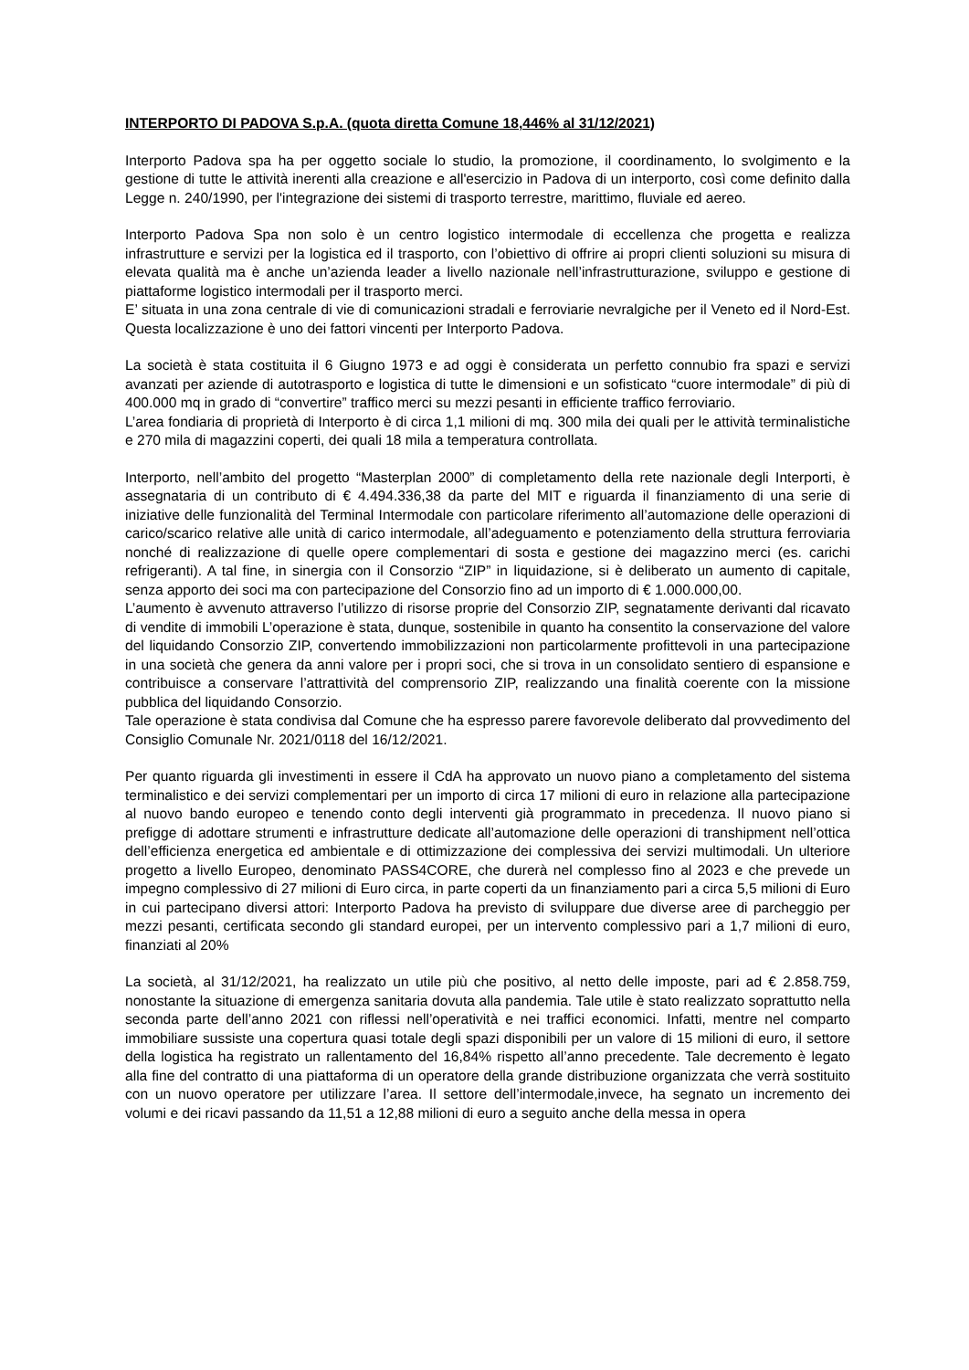INTERPORTO DI PADOVA S.p.A. (quota diretta Comune 18,446% al 31/12/2021)
Interporto Padova spa ha per oggetto sociale lo studio, la promozione, il coordinamento, lo svolgimento e la gestione di tutte le attività inerenti alla creazione e all'esercizio in Padova di un interporto, così come definito dalla Legge n. 240/1990, per l'integrazione dei sistemi di trasporto terrestre, marittimo, fluviale ed aereo.
Interporto Padova Spa non solo è un centro logistico intermodale di eccellenza che progetta e realizza infrastrutture e servizi per la logistica ed il trasporto, con l’obiettivo di offrire ai propri clienti soluzioni su misura di elevata qualità ma è anche un’azienda leader a livello nazionale nell’infrastrutturazione, sviluppo e gestione di piattaforme logistico intermodali per il trasporto merci.
E’ situata in una zona centrale di vie di comunicazioni stradali e ferroviarie nevralgiche per il Veneto ed il Nord-Est. Questa localizzazione è uno dei fattori vincenti per Interporto Padova.
La società è stata costituita il 6 Giugno 1973 e ad oggi è considerata un perfetto connubio fra spazi e servizi avanzati per aziende di autotrasporto e logistica di tutte le dimensioni e un sofisticato “cuore intermodale” di più di 400.000 mq in grado di “convertire” traffico merci su mezzi pesanti in efficiente traffico ferroviario.
L’area fondiaria di proprietà di Interporto è di circa 1,1 milioni di mq. 300 mila dei quali per le attività terminalistiche e 270 mila di magazzini coperti, dei quali 18 mila a temperatura controllata.
Interporto, nell’ambito del progetto “Masterplan 2000” di completamento della rete nazionale degli Interporti, è assegnataria di un contributo di € 4.494.336,38 da parte del MIT e riguarda il finanziamento di una serie di iniziative delle funzionalità del Terminal Intermodale con particolare riferimento all’automazione delle operazioni di carico/scarico relative alle unità di carico intermodale, all’adeguamento e potenziamento della struttura ferroviaria nonché di realizzazione di quelle opere complementari di sosta e gestione dei magazzino merci (es. carichi refrigeranti). A tal fine, in sinergia con il Consorzio “ZIP” in liquidazione, si è deliberato un aumento di capitale, senza apporto dei soci ma con partecipazione del Consorzio fino ad un importo di € 1.000.000,00.
L’aumento è avvenuto attraverso l’utilizzo di risorse proprie del Consorzio ZIP, segnatamente derivanti dal ricavato di vendite di immobili L’operazione è stata, dunque, sostenibile in quanto ha consentito la conservazione del valore del liquidando Consorzio ZIP, convertendo immobilizzazioni non particolarmente profittevoli in una partecipazione in una società che genera da anni valore per i propri soci, che si trova in un consolidato sentiero di espansione e contribuisce a conservare l’attrattività del comprensorio ZIP, realizzando una finalità coerente con la missione pubblica del liquidando Consorzio.
Tale operazione è stata condivisa dal Comune che ha espresso parere favorevole deliberato dal provvedimento del Consiglio Comunale Nr. 2021/0118 del 16/12/2021.
Per quanto riguarda gli investimenti in essere il CdA ha approvato un nuovo piano a completamento del sistema terminalistico e dei servizi complementari per un importo di circa 17 milioni di euro in relazione alla partecipazione al nuovo bando europeo e tenendo conto degli interventi già programmato in precedenza. Il nuovo piano si prefigge di adottare strumenti e infrastrutture dedicate all’automazione delle operazioni di transhipment nell’ottica dell’efficienza energetica ed ambientale e di ottimizzazione dei complessiva dei servizi multimodali. Un ulteriore progetto a livello Europeo, denominato PASS4CORE, che durerà nel complesso fino al 2023 e che prevede un impegno complessivo di 27 milioni di Euro circa, in parte coperti da un finanziamento pari a circa 5,5 milioni di Euro in cui partecipano diversi attori: Interporto Padova ha previsto di sviluppare due diverse aree di parcheggio per mezzi pesanti, certificata secondo gli standard europei, per un intervento complessivo pari a 1,7 milioni di euro, finanziati al 20%
La società, al 31/12/2021, ha realizzato un utile più che positivo, al netto delle imposte, pari ad € 2.858.759, nonostante la situazione di emergenza sanitaria dovuta alla pandemia. Tale utile è stato realizzato soprattutto nella seconda parte dell’anno 2021 con riflessi nell’operatività e nei traffici economici. Infatti, mentre nel comparto immobiliare sussiste una copertura quasi totale degli spazi disponibili per un valore di 15 milioni di euro, il settore della logistica ha registrato un rallentamento del 16,84% rispetto all’anno precedente. Tale decremento è legato alla fine del contratto di una piattaforma di un operatore della grande distribuzione organizzata che verrà sostituito con un nuovo operatore per utilizzare l’area. Il settore dell’intermodale,invece, ha segnato un incremento dei volumi e dei ricavi passando da 11,51 a 12,88 milioni di euro a seguito anche della messa in opera